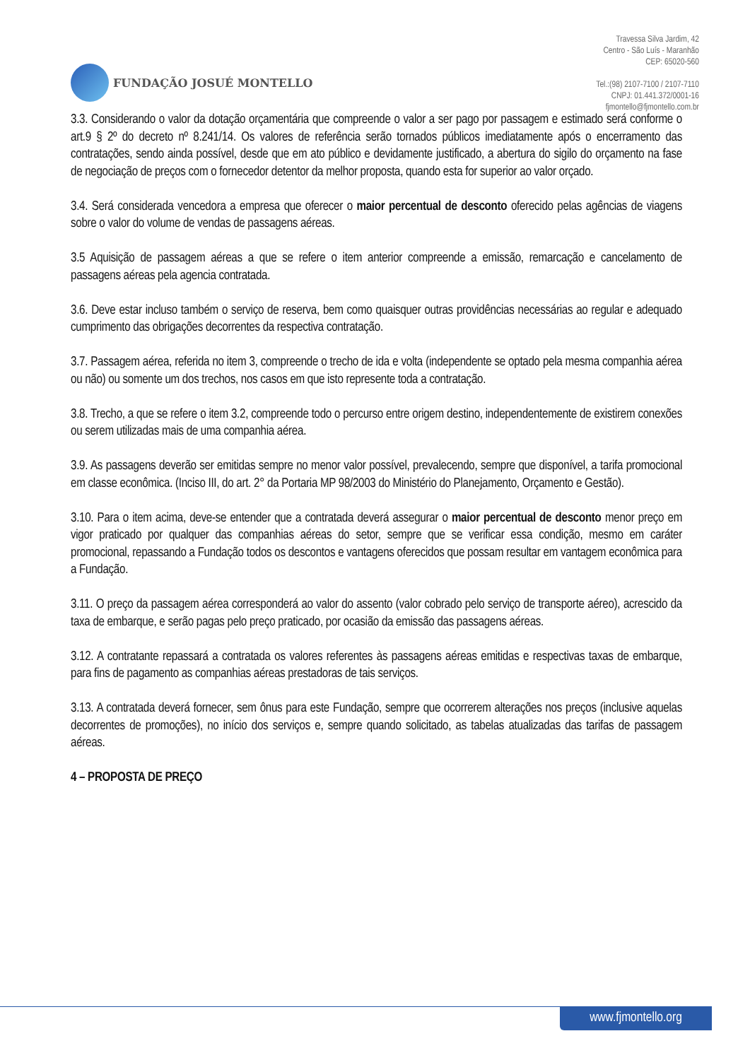FUNDAÇÃO JOSUÉ MONTELLO
Travessa Silva Jardim, 42
Centro - São Luís - Maranhão
CEP: 65020-560
Tel.:(98) 2107-7100 / 2107-7110
CNPJ: 01.441.372/0001-16
fjmontello@fjmontello.com.br
3.3. Considerando o valor da dotação orçamentária que compreende o valor a ser pago por passagem e estimado será conforme o art.9 § 2º do decreto nº 8.241/14. Os valores de referência serão tornados públicos imediatamente após o encerramento das contratações, sendo ainda possível, desde que em ato público e devidamente justificado, a abertura do sigilo do orçamento na fase de negociação de preços com o fornecedor detentor da melhor proposta, quando esta for superior ao valor orçado.
3.4. Será considerada vencedora a empresa que oferecer o maior percentual de desconto oferecido pelas agências de viagens sobre o valor do volume de vendas de passagens aéreas.
3.5 Aquisição de passagem aéreas a que se refere o item anterior compreende a emissão, remarcação e cancelamento de passagens aéreas pela agencia contratada.
3.6. Deve estar incluso também o serviço de reserva, bem como quaisquer outras providências necessárias ao regular e adequado cumprimento das obrigações decorrentes da respectiva contratação.
3.7. Passagem aérea, referida no item 3, compreende o trecho de ida e volta (independente se optado pela mesma companhia aérea ou não) ou somente um dos trechos, nos casos em que isto represente toda a contratação.
3.8. Trecho, a que se refere o item 3.2, compreende todo o percurso entre origem destino, independentemente de existirem conexões ou serem utilizadas mais de uma companhia aérea.
3.9. As passagens deverão ser emitidas sempre no menor valor possível, prevalecendo, sempre que disponível, a tarifa promocional em classe econômica. (Inciso III, do art. 2° da Portaria MP 98/2003 do Ministério do Planejamento, Orçamento e Gestão).
3.10. Para o item acima, deve-se entender que a contratada deverá assegurar o maior percentual de desconto menor preço em vigor praticado por qualquer das companhias aéreas do setor, sempre que se verificar essa condição, mesmo em caráter promocional, repassando a Fundação todos os descontos e vantagens oferecidos que possam resultar em vantagem econômica para a Fundação.
3.11. O preço da passagem aérea corresponderá ao valor do assento (valor cobrado pelo serviço de transporte aéreo), acrescido da taxa de embarque, e serão pagas pelo preço praticado, por ocasião da emissão das passagens aéreas.
3.12. A contratante repassará a contratada os valores referentes às passagens aéreas emitidas e respectivas taxas de embarque, para fins de pagamento as companhias aéreas prestadoras de tais serviços.
3.13. A contratada deverá fornecer, sem ônus para este Fundação, sempre que ocorrerem alterações nos preços (inclusive aquelas decorrentes de promoções), no início dos serviços e, sempre quando solicitado, as tabelas atualizadas das tarifas de passagem aéreas.
4 – PROPOSTA DE PREÇO
www.fjmontello.org